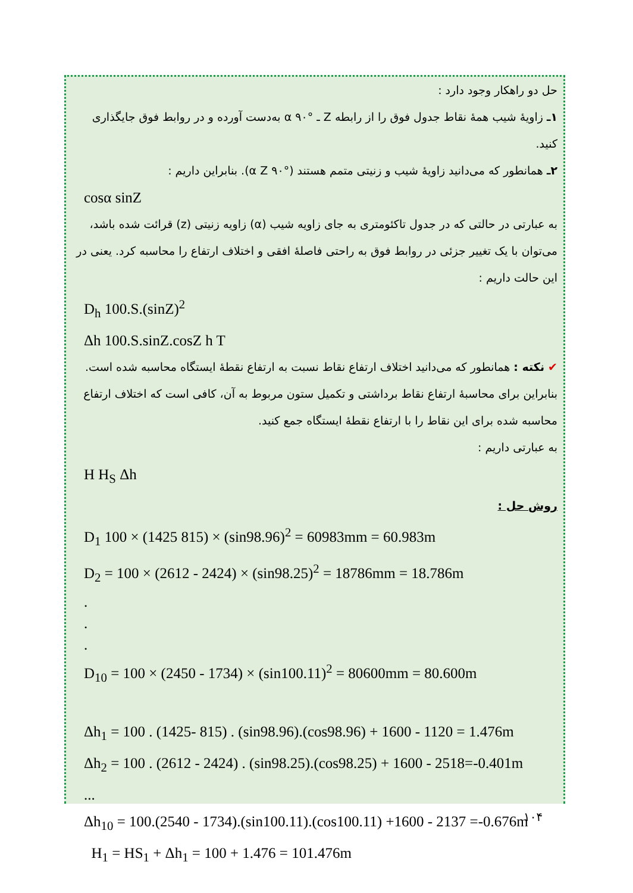حل دو راهکار وجود دارد :
۱ـ زاویهٔ شیب همهٔ نقاط جدول فوق را از رابطه Z ـ °۹۰ α به‌دست آورده و در روابط فوق جایگذاری کنید.
۲ـ همانطور که می‌دانید زاویهٔ شیب و زنیتی متمم هستند (°۹۰ α Z). بنابراین داریم :
cosα sinZ
به عبارتی در حالتی که در جدول تاکئومتری به جای زاویه شیب (α) زاویه زنیتی (z) قرائت شده باشد، می‌توان با یک تغییر جزئی در روابط فوق به راحتی فاصلهٔ افقی و اختلاف ارتفاع را محاسبه کرد. یعنی در این حالت داریم :
D<sub>h</sub> 100.S.(sinZ)<sup>2</sup>
Δh 100.S.sinZ.cosZ h T
✔ نکته : همانطور که می‌دانید اختلاف ارتفاع نقاط نسبت به ارتفاع نقطهٔ ایستگاه محاسبه شده است. بنابراین برای محاسبهٔ ارتفاع نقاط برداشتی و تکمیل ستون مربوط به آن، کافی است که اختلاف ارتفاع محاسبه شده برای این نقاط را با ارتفاع نقطهٔ ایستگاه جمع کنید.
به عبارتی داریم :
H H<sub>S</sub> Δh
روش حل :
D<sub>1</sub> 100 × (1425 815) × (sin98.96)<sup>2</sup> = 60983mm = 60.983m
D<sub>2</sub> = 100 × (2612 - 2424) × (sin98.25)<sup>2</sup> = 18786mm = 18.786m
.
.
.
D<sub>10</sub> = 100 × (2450 - 1734) × (sin100.11)<sup>2</sup> = 80600mm = 80.600m
Δh<sub>1</sub> = 100 . (1425- 815) . (sin98.96).(cos98.96) + 1600 - 1120 = 1.476m
Δh<sub>2</sub> = 100 . (2612 - 2424) . (sin98.25).(cos98.25) + 1600 - 2518=-0.401m
...
Δh<sub>10</sub> = 100.(2540 - 1734).(sin100.11).(cos100.11) +1600 - 2137 =-0.676m
H<sub>1</sub> = HS<sub>1</sub> + Δh<sub>1</sub> = 100 + 1.476 = 101.476m
۱۰۴